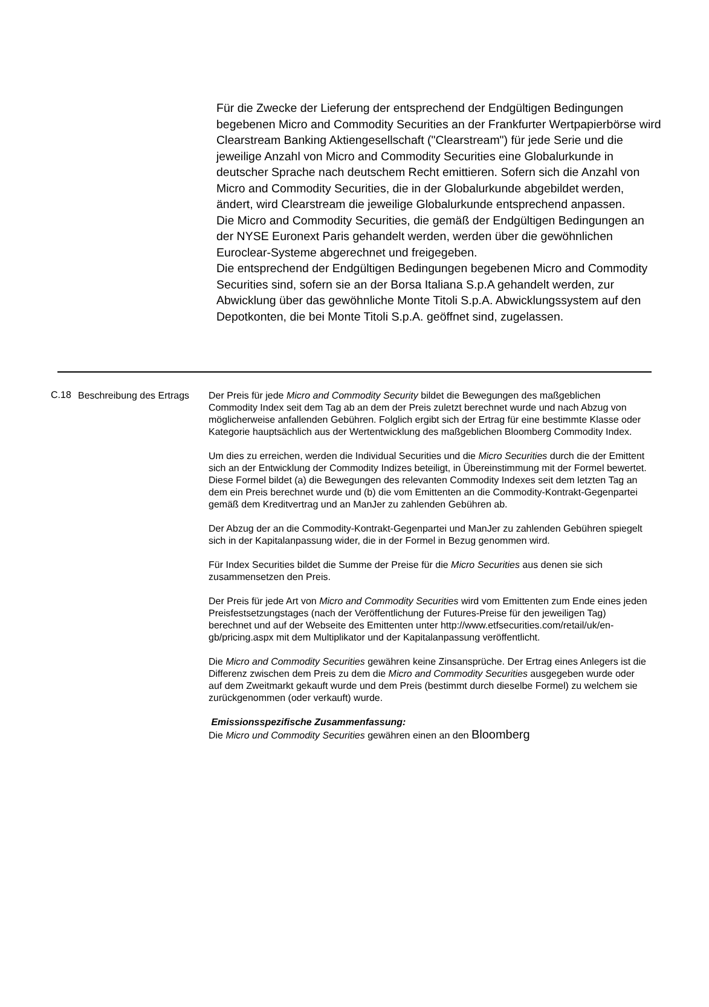Für die Zwecke der Lieferung der entsprechend der Endgültigen Bedingungen begebenen Micro and Commodity Securities an der Frankfurter Wertpapierbörse wird Clearstream Banking Aktiengesellschaft ("Clearstream") für jede Serie und die jeweilige Anzahl von Micro and Commodity Securities eine Globalurkunde in deutscher Sprache nach deutschem Recht emittieren. Sofern sich die Anzahl von Micro and Commodity Securities, die in der Globalurkunde abgebildet werden, ändert, wird Clearstream die jeweilige Globalurkunde entsprechend anpassen.
Die Micro and Commodity Securities, die gemäß der Endgültigen Bedingungen an der NYSE Euronext Paris gehandelt werden, werden über die gewöhnlichen Euroclear-Systeme abgerechnet und freigegeben.
Die entsprechend der Endgültigen Bedingungen begebenen Micro and Commodity Securities sind, sofern sie an der Borsa Italiana S.p.A gehandelt werden, zur Abwicklung über das gewöhnliche Monte Titoli S.p.A. Abwicklungssystem auf den Depotkonten, die bei Monte Titoli S.p.A. geöffnet sind, zugelassen.
C.18
Beschreibung des Ertrags
Der Preis für jede Micro and Commodity Security bildet die Bewegungen des maßgeblichen Commodity Index seit dem Tag ab an dem der Preis zuletzt berechnet wurde und nach Abzug von möglicherweise anfallenden Gebühren. Folglich ergibt sich der Ertrag für eine bestimmte Klasse oder Kategorie hauptsächlich aus der Wertentwicklung des maßgeblichen Bloomberg Commodity Index.
Um dies zu erreichen, werden die Individual Securities und die Micro Securities durch die der Emittent sich an der Entwicklung der Commodity Indizes beteiligt, in Übereinstimmung mit der Formel bewertet. Diese Formel bildet (a) die Bewegungen des relevanten Commodity Indexes seit dem letzten Tag an dem ein Preis berechnet wurde und (b) die vom Emittenten an die Commodity-Kontrakt-Gegenpartei gemäß dem Kreditvertrag und an ManJer zu zahlenden Gebühren ab.
Der Abzug der an die Commodity-Kontrakt-Gegenpartei und ManJer zu zahlenden Gebühren spiegelt sich in der Kapitalanpassung wider, die in der Formel in Bezug genommen wird.
Für Index Securities bildet die Summe der Preise für die Micro Securities aus denen sie sich zusammensetzen den Preis.
Der Preis für jede Art von Micro and Commodity Securities wird vom Emittenten zum Ende eines jeden Preisfestsetzungstages (nach der Veröffentlichung der Futures-Preise für den jeweiligen Tag) berechnet und auf der Webseite des Emittenten unter http://www.etfsecurities.com/retail/uk/en-gb/pricing.aspx mit dem Multiplikator und der Kapitalanpassung veröffentlicht.
Die Micro and Commodity Securities gewähren keine Zinsansprüche. Der Ertrag eines Anlegers ist die Differenz zwischen dem Preis zu dem die Micro and Commodity Securities ausgegeben wurde oder auf dem Zweitmarkt gekauft wurde und dem Preis (bestimmt durch dieselbe Formel) zu welchem sie zurückgenommen (oder verkauft) wurde.
Emissionsspezifische Zusammenfassung:
Die Micro und Commodity Securities gewähren einen an den Bloomberg